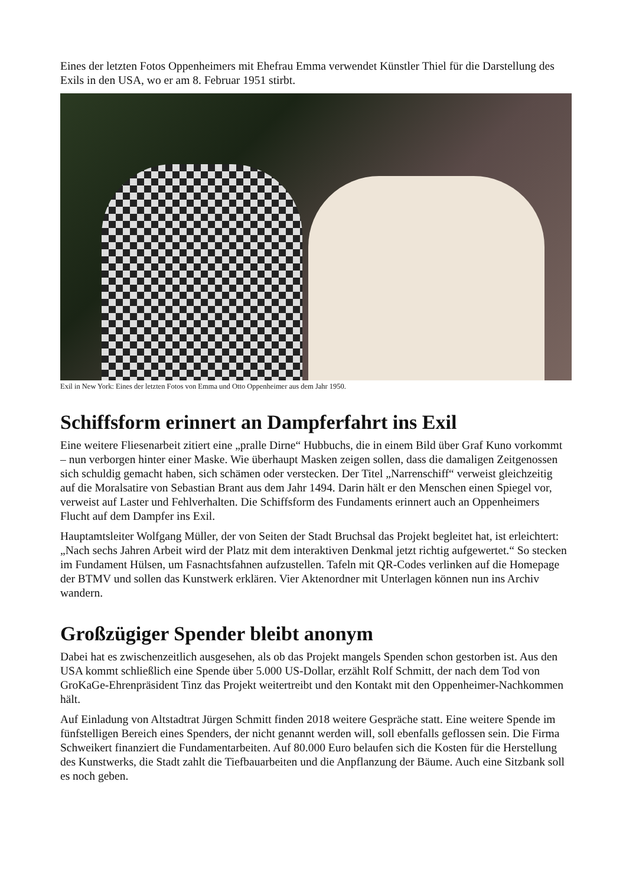Eines der letzten Fotos Oppenheimers mit Ehefrau Emma verwendet Künstler Thiel für die Darstellung des Exils in den USA, wo er am 8. Februar 1951 stirbt.
Exil in New York: Eines der letzten Fotos von Emma und Otto Oppenheimer aus dem Jahr 1950.
Schiffsform erinnert an Dampferfahrt ins Exil
Eine weitere Fliesenarbeit zitiert eine „pralle Dirne“ Hubbuchs, die in einem Bild über Graf Kuno vorkommt – nun verborgen hinter einer Maske. Wie überhaupt Masken zeigen sollen, dass die damaligen Zeitgenossen sich schuldig gemacht haben, sich schämen oder verstecken. Der Titel „Narrenschiff“ verweist gleichzeitig auf die Moralsatire von Sebastian Brant aus dem Jahr 1494. Darin hält er den Menschen einen Spiegel vor, verweist auf Laster und Fehlverhalten. Die Schiffsform des Fundaments erinnert auch an Oppenheimers Flucht auf dem Dampfer ins Exil.
Hauptamtsleiter Wolfgang Müller, der von Seiten der Stadt Bruchsal das Projekt begleitet hat, ist erleichtert: „Nach sechs Jahren Arbeit wird der Platz mit dem interaktiven Denkmal jetzt richtig aufgewertet.“ So stecken im Fundament Hülsen, um Fasnachtsfahnen aufzustellen. Tafeln mit QR-Codes verlinken auf die Homepage der BTMV und sollen das Kunstwerk erklären. Vier Aktenordner mit Unterlagen können nun ins Archiv wandern.
Großzügiger Spender bleibt anonym
Dabei hat es zwischenzeitlich ausgesehen, als ob das Projekt mangels Spenden schon gestorben ist. Aus den USA kommt schließlich eine Spende über 5.000 US-Dollar, erzählt Rolf Schmitt, der nach dem Tod von GroKaGe-Ehrenpräsident Tinz das Projekt weitertreibt und den Kontakt mit den Oppenheimer-Nachkommen hält.
Auf Einladung von Altstadtrat Jürgen Schmitt finden 2018 weitere Gespräche statt. Eine weitere Spende im fünfstelligen Bereich eines Spenders, der nicht genannt werden will, soll ebenfalls geflossen sein. Die Firma Schweikert finanziert die Fundamentarbeiten. Auf 80.000 Euro belaufen sich die Kosten für die Herstellung des Kunstwerks, die Stadt zahlt die Tiefbauarbeiten und die Anpflanzung der Bäume. Auch eine Sitzbank soll es noch geben.